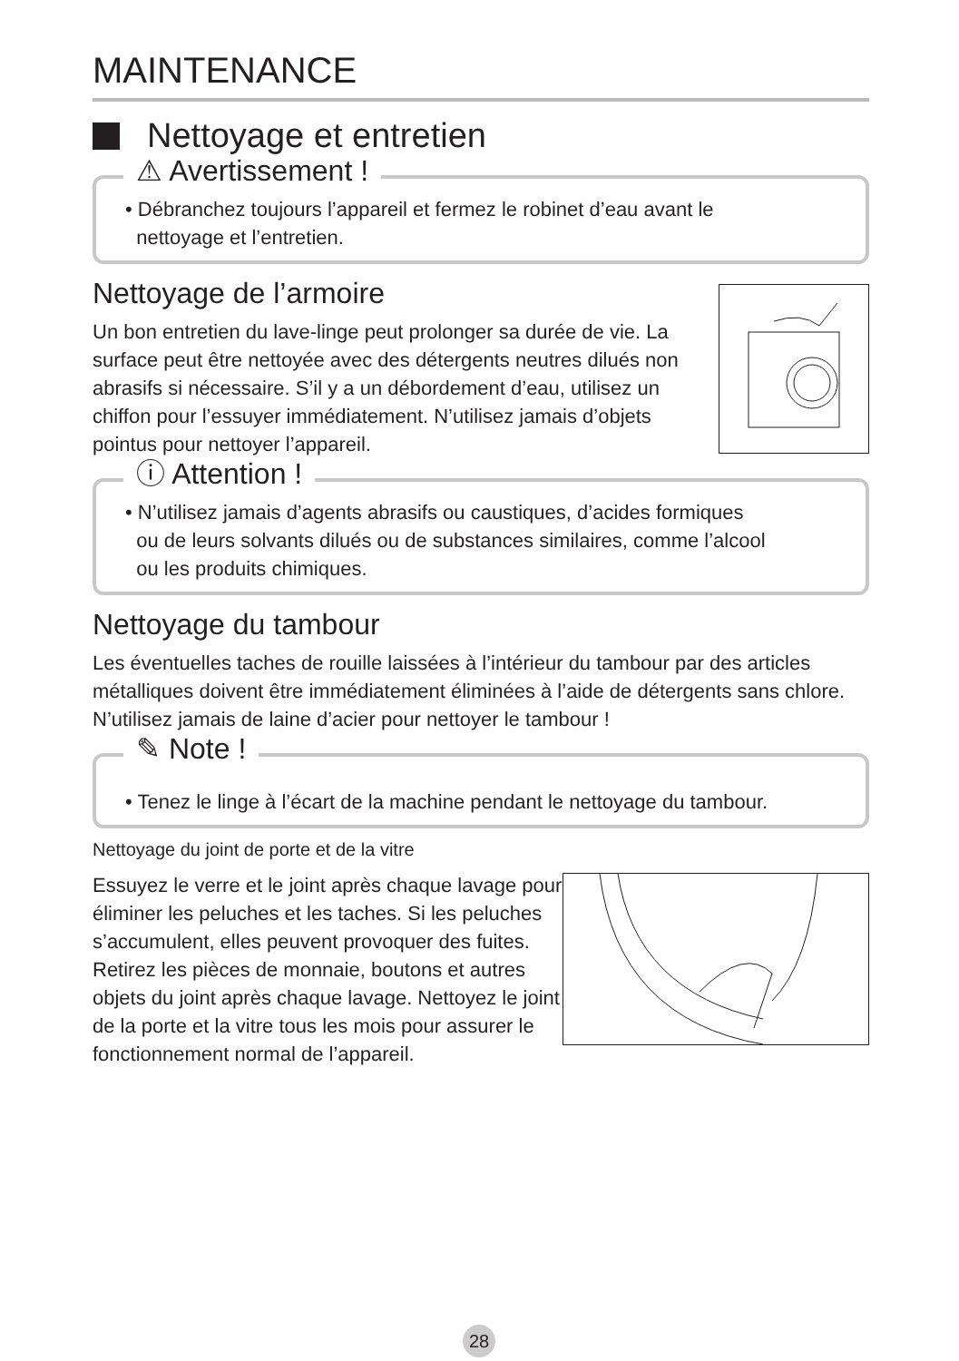MAINTENANCE
Nettoyage et entretien
⚠ Avertissement !
• Débranchez toujours l’appareil et fermez le robinet d’eau avant le
nettoyage et l’entretien.
Nettoyage de l’armoire
Un bon entretien du lave-linge peut prolonger sa durée de vie. La surface peut être nettoyée avec des détergents neutres dilués non abrasifs si nécessaire. S’il y a un débordement d’eau, utilisez un chiffon pour l’essuyer immédiatement. N’utilisez jamais d’objets pointus pour nettoyer l’appareil.
ⓘ Attention !
• N’utilisez jamais d’agents abrasifs ou caustiques, d’acides formiques
ou de leurs solvants dilués ou de substances similaires, comme l’alcool
ou les produits chimiques.
Nettoyage du tambour
Les éventuelles taches de rouille laissées à l’intérieur du tambour par des articles métalliques doivent être immédiatement éliminées à l’aide de détergents sans chlore. N’utilisez jamais de laine d’acier pour nettoyer le tambour !
✎ Note !
• Tenez le linge à l’écart de la machine pendant le nettoyage du tambour.
Nettoyage du joint de porte et de la vitre
Essuyez le verre et le joint après chaque lavage pour éliminer les peluches et les taches. Si les peluches s’accumulent, elles peuvent provoquer des fuites.
Retirez les pièces de monnaie, boutons et autres objets du joint après chaque lavage. Nettoyez le joint de la porte et la vitre tous les mois pour assurer le fonctionnement normal de l’appareil.
28